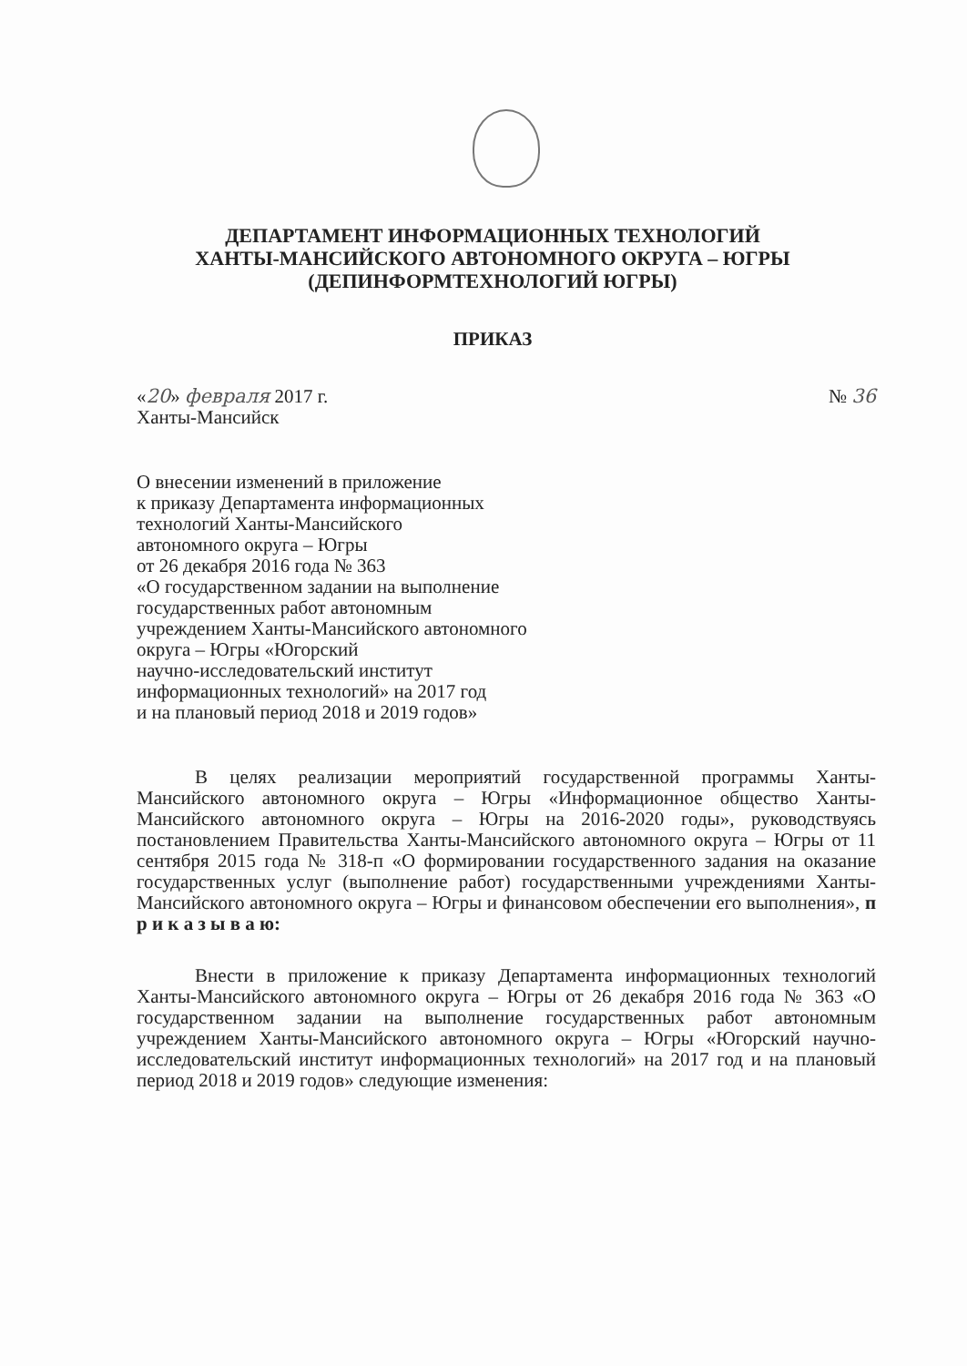ДЕПАРТАМЕНТ ИНФОРМАЦИОННЫХ ТЕХНОЛОГИЙ
ХАНТЫ-МАНСИЙСКОГО АВТОНОМНОГО ОКРУГА – ЮГРЫ
(ДЕПИНФОРМТЕХНОЛОГИЙ ЮГРЫ)
ПРИКАЗ
«20» февраля 2017 г. № 36
Ханты-Мансийск
О внесении изменений в приложение
к приказу Департамента информационных
технологий Ханты-Мансийского
автономного округа – Югры
от 26 декабря 2016 года № 363
«О государственном задании на выполнение
государственных работ автономным
учреждением Ханты-Мансийского автономного
округа – Югры «Югорский
научно-исследовательский институт
информационных технологий» на 2017 год
и на плановый период 2018 и 2019 годов»
В целях реализации мероприятий государственной программы Ханты-Мансийского автономного округа – Югры «Информационное общество Ханты-Мансийского автономного округа – Югры на 2016-2020 годы», руководствуясь постановлением Правительства Ханты-Мансийского автономного округа – Югры от 11 сентября 2015 года № 318-п «О формировании государственного задания на оказание государственных услуг (выполнение работ) государственными учреждениями Ханты-Мансийского автономного округа – Югры и финансовом обеспечении его выполнения», п р и к а з ы в а ю:
Внести в приложение к приказу Департамента информационных технологий Ханты-Мансийского автономного округа – Югры от 26 декабря 2016 года № 363 «О государственном задании на выполнение государственных работ автономным учреждением Ханты-Мансийского автономного округа – Югры «Югорский научно-исследовательский институт информационных технологий» на 2017 год и на плановый период 2018 и 2019 годов» следующие изменения: